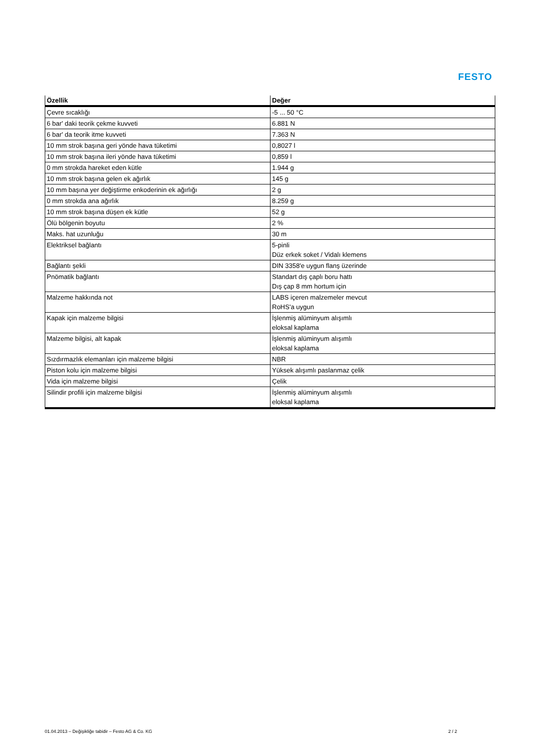FESTO
| Özellik | Değer |
| --- | --- |
| Çevre sıcaklığı | -5 ... 50 °C |
| 6 bar' daki teorik çekme kuvveti | 6.881 N |
| 6 bar' da teorik itme kuvveti | 7.363 N |
| 10 mm strok başına geri yönde hava tüketimi | 0,8027 l |
| 10 mm strok başına ileri yönde hava tüketimi | 0,859 l |
| 0 mm strokda hareket eden kütle | 1.944 g |
| 10 mm strok başına gelen ek ağırlık | 145 g |
| 10 mm başına yer değiştirme enkoderinin ek ağırlığı | 2 g |
| 0 mm strokda ana ağırlık | 8.259 g |
| 10 mm strok başına düşen ek kütle | 52 g |
| Ölü bölgenin boyutu | 2 % |
| Maks. hat uzunluğu | 30 m |
| Elektriksel bağlantı | 5-pinli Düz erkek soket / Vidalı klemens |
| Bağlantı şekli | DIN 3358'e uygun flanş üzerinde |
| Pnömatik bağlantı | Standart dış çaplı boru hattı Dış çap 8 mm hortum için |
| Malzeme hakkında not | LABS içeren malzemeler mevcut RoHS'a uygun |
| Kapak için malzeme bilgisi | İşlenmiş alüminyum alışımlı eloksal kaplama |
| Malzeme bilgisi, alt kapak | İşlenmiş alüminyum alışımlı eloksal kaplama |
| Sızdırmazlık elemanları için malzeme bilgisi | NBR |
| Piston kolu için malzeme bilgisi | Yüksek alışımlı paslanmaz çelik |
| Vida için malzeme bilgisi | Çelik |
| Silindir profili için malzeme bilgisi | İşlenmiş alüminyum alışımlı eloksal kaplama |
01.04.2013 – Değişikliğe tabidir – Festo AG & Co. KG 2 / 2